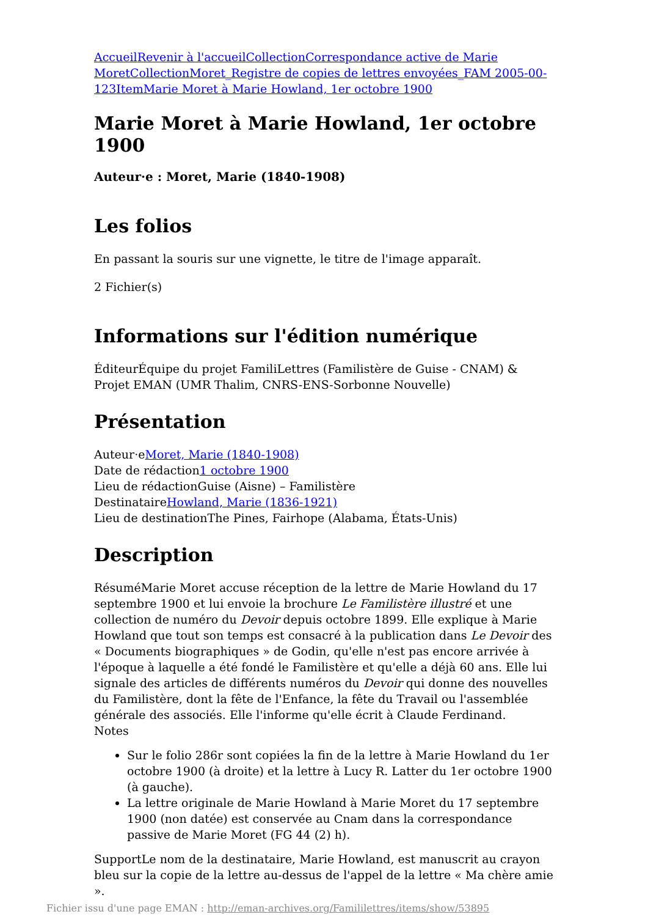Accueil Revenir à l'accueil Collection Correspondance active de Marie Moret Collection Moret_Registre de copies de lettres envoyées_FAM 2005-00-123 Item Marie Moret à Marie Howland, 1er octobre 1900
Marie Moret à Marie Howland, 1er octobre 1900
Auteur·e : Moret, Marie (1840-1908)
Les folios
En passant la souris sur une vignette, le titre de l'image apparaît.
2 Fichier(s)
Informations sur l'édition numérique
ÉditeurÉquipe du projet FamiliLettres (Familistère de Guise - CNAM) & Projet EMAN (UMR Thalim, CNRS-ENS-Sorbonne Nouvelle)
Présentation
Auteur·eMoret, Marie (1840-1908)
Date de rédaction1 octobre 1900
Lieu de rédactionGuise (Aisne) – Familistère
DestinataireHowland, Marie (1836-1921)
Lieu de destinationThe Pines, Fairhope (Alabama, États-Unis)
Description
RésuméMarie Moret accuse réception de la lettre de Marie Howland du 17 septembre 1900 et lui envoie la brochure Le Familistère illustré et une collection de numéro du Devoir depuis octobre 1899. Elle explique à Marie Howland que tout son temps est consacré à la publication dans Le Devoir des « Documents biographiques » de Godin, qu'elle n'est pas encore arrivée à l'époque à laquelle a été fondé le Familistère et qu'elle a déjà 60 ans. Elle lui signale des articles de différents numéros du Devoir qui donne des nouvelles du Familistère, dont la fête de l'Enfance, la fête du Travail ou l'assemblée générale des associés. Elle l'informe qu'elle écrit à Claude Ferdinand.
Notes
Sur le folio 286r sont copiées la fin de la lettre à Marie Howland du 1er octobre 1900 (à droite) et la lettre à Lucy R. Latter du 1er octobre 1900 (à gauche).
La lettre originale de Marie Howland à Marie Moret du 17 septembre 1900 (non datée) est conservée au Cnam dans la correspondance passive de Marie Moret (FG 44 (2) h).
SupportLe nom de la destinataire, Marie Howland, est manuscrit au crayon bleu sur la copie de la lettre au-dessus de l'appel de la lettre « Ma chère amie ».
Fichier issu d'une page EMAN : http://eman-archives.org/Famililettres/items/show/53895